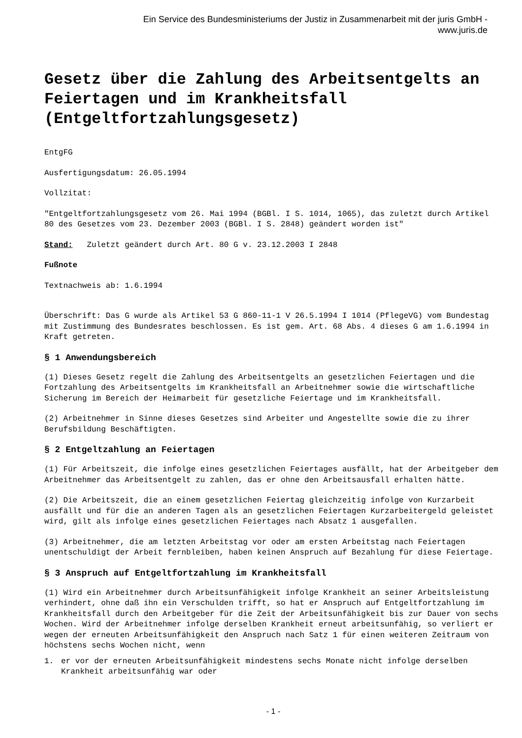Ein Service des Bundesministeriums der Justiz in Zusammenarbeit mit der juris GmbH -
www.juris.de
Gesetz über die Zahlung des Arbeitsentgelts an Feiertagen und im Krankheitsfall (Entgeltfortzahlungsgesetz)
EntgFG
Ausfertigungsdatum: 26.05.1994
Vollzitat:
"Entgeltfortzahlungsgesetz vom 26. Mai 1994 (BGBl. I S. 1014, 1065), das zuletzt durch Artikel 80 des Gesetzes vom 23. Dezember 2003 (BGBl. I S. 2848) geändert worden ist"
Stand: Zuletzt geändert durch Art. 80 G v. 23.12.2003 I 2848
Fußnote
Textnachweis ab: 1.6.1994
Überschrift: Das G wurde als Artikel 53 G 860-11-1 V 26.5.1994 I 1014 (PflegeVG) vom Bundestag mit Zustimmung des Bundesrates beschlossen. Es ist gem. Art. 68 Abs. 4 dieses G am 1.6.1994 in Kraft getreten.
§ 1 Anwendungsbereich
(1) Dieses Gesetz regelt die Zahlung des Arbeitsentgelts an gesetzlichen Feiertagen und die Fortzahlung des Arbeitsentgelts im Krankheitsfall an Arbeitnehmer sowie die wirtschaftliche Sicherung im Bereich der Heimarbeit für gesetzliche Feiertage und im Krankheitsfall.
(2) Arbeitnehmer in Sinne dieses Gesetzes sind Arbeiter und Angestellte sowie die zu ihrer Berufsbildung Beschäftigten.
§ 2 Entgeltzahlung an Feiertagen
(1) Für Arbeitszeit, die infolge eines gesetzlichen Feiertages ausfällt, hat der Arbeitgeber dem Arbeitnehmer das Arbeitsentgelt zu zahlen, das er ohne den Arbeitsausfall erhalten hätte.
(2) Die Arbeitszeit, die an einem gesetzlichen Feiertag gleichzeitig infolge von Kurzarbeit ausfällt und für die an anderen Tagen als an gesetzlichen Feiertagen Kurzarbeitergeld geleistet wird, gilt als infolge eines gesetzlichen Feiertages nach Absatz 1 ausgefallen.
(3) Arbeitnehmer, die am letzten Arbeitstag vor oder am ersten Arbeitstag nach Feiertagen unentschuldigt der Arbeit fernbleiben, haben keinen Anspruch auf Bezahlung für diese Feiertage.
§ 3 Anspruch auf Entgeltfortzahlung im Krankheitsfall
(1) Wird ein Arbeitnehmer durch Arbeitsunfähigkeit infolge Krankheit an seiner Arbeitsleistung verhindert, ohne daß ihn ein Verschulden trifft, so hat er Anspruch auf Entgeltfortzahlung im Krankheitsfall durch den Arbeitgeber für die Zeit der Arbeitsunfähigkeit bis zur Dauer von sechs Wochen. Wird der Arbeitnehmer infolge derselben Krankheit erneut arbeitsunfähig, so verliert er wegen der erneuten Arbeitsunfähigkeit den Anspruch nach Satz 1 für einen weiteren Zeitraum von höchstens sechs Wochen nicht, wenn
1. er vor der erneuten Arbeitsunfähigkeit mindestens sechs Monate nicht infolge derselben Krankheit arbeitsunfähig war oder
- 1 -